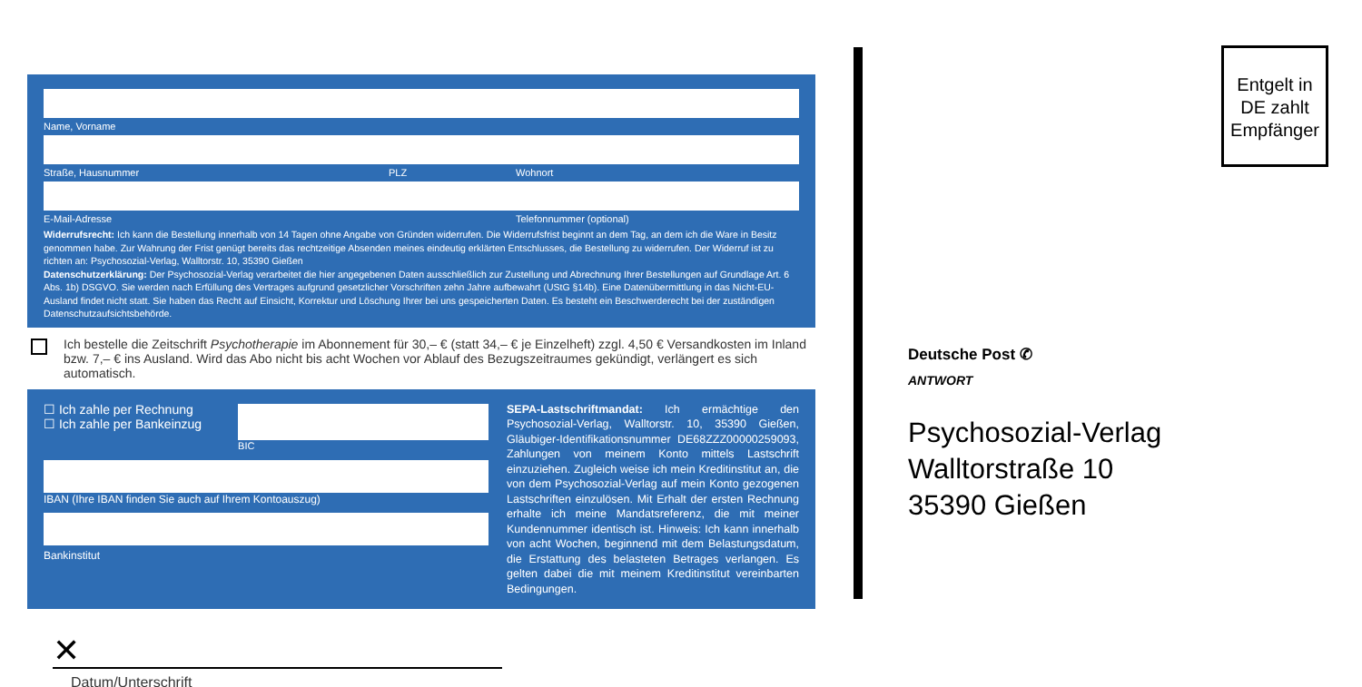Name, Vorname
Straße, Hausnummer PLZ Wohnort
E-Mail-Adresse Telefonnummer (optional)
Widerrufsrecht: Ich kann die Bestellung innerhalb von 14 Tagen ohne Angabe von Gründen widerrufen. Die Widerrufsfrist beginnt an dem Tag, an dem ich die Ware in Besitz genommen habe. Zur Wahrung der Frist genügt bereits das rechtzeitige Absenden meines eindeutig erklärten Entschlusses, die Bestellung zu widerrufen. Der Widerruf ist zu richten an: Psychosozial-Verlag, Walltorstr. 10, 35390 Gießen
Datenschutzerklärung: Der Psychosozial-Verlag verarbeitet die hier angegebenen Daten ausschließlich zur Zustellung und Abrechnung Ihrer Bestellungen auf Grundlage Art. 6 Abs. 1b) DSGVO. Sie werden nach Erfüllung des Vertrages aufgrund gesetzlicher Vorschriften zehn Jahre aufbewahrt (UStG §14b). Eine Datenübermittlung in das Nicht-EU-Ausland findet nicht statt. Sie haben das Recht auf Einsicht, Korrektur und Löschung Ihrer bei uns gespeicherten Daten. Es besteht ein Beschwerderecht bei der zuständigen Datenschutzaufsichtsbehörde.
Ich bestelle die Zeitschrift Psychotherapie im Abonnement für 30,– € (statt 34,– € je Einzelheft) zzgl. 4,50 € Versandkosten im Inland bzw. 7,– € ins Ausland. Wird das Abo nicht bis acht Wochen vor Ablauf des Bezugszeitraumes gekündigt, verlängert es sich automatisch.
☐ Ich zahle per Rechnung
☐ Ich zahle per Bankeinzug
BIC
IBAN (Ihre IBAN finden Sie auch auf Ihrem Kontoauszug)
Bankinstitut
SEPA-Lastschriftmandat: Ich ermächtige den Psychosozial-Verlag, Walltorstr. 10, 35390 Gießen, Gläubiger-Identifikationsnummer DE68ZZZ00000259093, Zahlungen von meinem Konto mittels Lastschrift einzuziehen. Zugleich weise ich mein Kreditinstitut an, die von dem Psychosozial-Verlag auf mein Konto gezogenen Lastschriften einzulösen. Mit Erhalt der ersten Rechnung erhalte ich meine Mandatsreferenz, die mit meiner Kundennummer identisch ist. Hinweis: Ich kann innerhalb von acht Wochen, beginnend mit dem Belastungsdatum, die Erstattung des belasteten Betrages verlangen. Es gelten dabei die mit meinem Kreditinstitut vereinbarten Bedingungen.
✕
Datum/Unterschrift
Entgelt in DE zahlt Empfänger
Deutsche Post ✆
ANTWORT
Psychosozial-Verlag
Walltorstraße 10
35390 Gießen